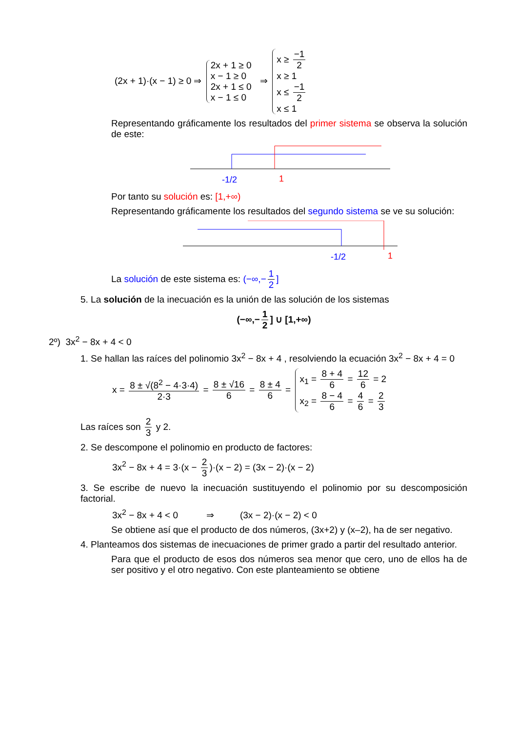(2x + 1)·(x − 1) ≥ 0 ⇒ 2x + 1 ≥ 0
x − 1 ≥ 0
2x + 1 ≤ 0
x − 1 ≤ 0 ⇒ x ≥ −1 2
x ≥ 1
x ≤ −1 2
x ≤ 1
Representando gráficamente los resultados del primer sistema se observa la solución de este:
-1/2
1
Por tanto su solución es: [1,+∞)
Representando gráficamente los resultados del segundo sistema se ve su solución:
-1/2
1
La solución de este sistema es: (−∞,− 1 2]
5. La solución de la inecuación es la unión de las solución de los sistemas
(−∞,− 1 2] ∪ [1,+∞)
2º) 3x<sup>2</sup> − 8x + 4 < 0
1. Se hallan las raíces del polinomio 3x<sup>2</sup> − 8x + 4 , resolviendo la ecuación 3x<sup>2</sup> − 8x + 4 = 0
x = 8 ± √(8<sup>2</sup> − 4·3·4) 2·3 = 8 ± √16 6 = 8 ± 4 6 = x<sub>1</sub> = 8 + 4 6 = 12 6 = 2
x<sub>2</sub> = 8 − 4 6 = 4 6 = 2 3
Las raíces son 2 3 y 2.
2. Se descompone el polinomio en producto de factores:
3x<sup>2</sup> − 8x + 4 = 3·(x − 2 3)·(x − 2) = (3x − 2)·(x − 2)
3. Se escribe de nuevo la inecuación sustituyendo el polinomio por su descomposición factorial.
3x<sup>2</sup> − 8x + 4 < 0 ⇒ (3x − 2)·(x − 2) < 0
Se obtiene así que el producto de dos números, (3x+2) y (x–2), ha de ser negativo.
4. Planteamos dos sistemas de inecuaciones de primer grado a partir del resultado anterior.
Para que el producto de esos dos números sea menor que cero, uno de ellos ha de ser positivo y el otro negativo. Con este planteamiento se obtiene